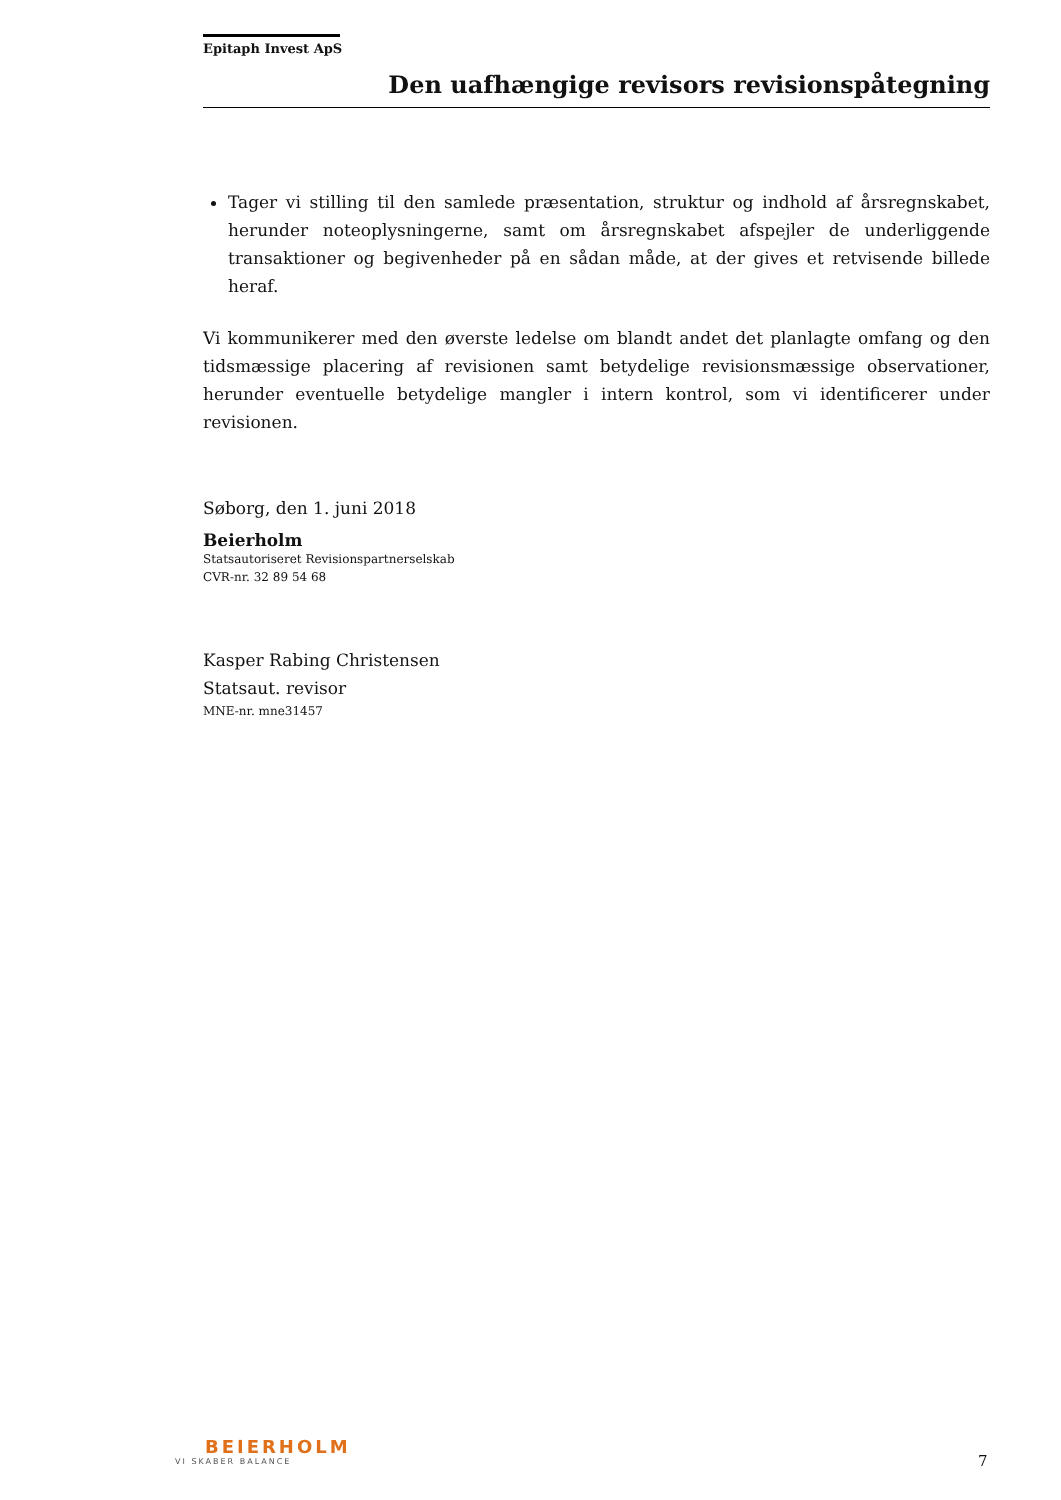Epitaph Invest ApS
Den uafhængige revisors revisionspåtegning
Tager vi stilling til den samlede præsentation, struktur og indhold af årsregnskabet, herunder noteoplysningerne, samt om årsregnskabet afspejler de underliggende transaktioner og begivenheder på en sådan måde, at der gives et retvisende billede heraf.
Vi kommunikerer med den øverste ledelse om blandt andet det planlagte omfang og den tidsmæssige placering af revisionen samt betydelige revisionsmæssige observationer, herunder eventuelle betydelige mangler i intern kontrol, som vi identificerer under revisionen.
Søborg, den 1. juni 2018
Beierholm
Statsautoriseret Revisionspartnerselskab
CVR-nr. 32 89 54 68
Kasper Rabing Christensen
Statsaut. revisor
MNE-nr. mne31457
BEIERHOLM
VI SKABER BALANCE
7